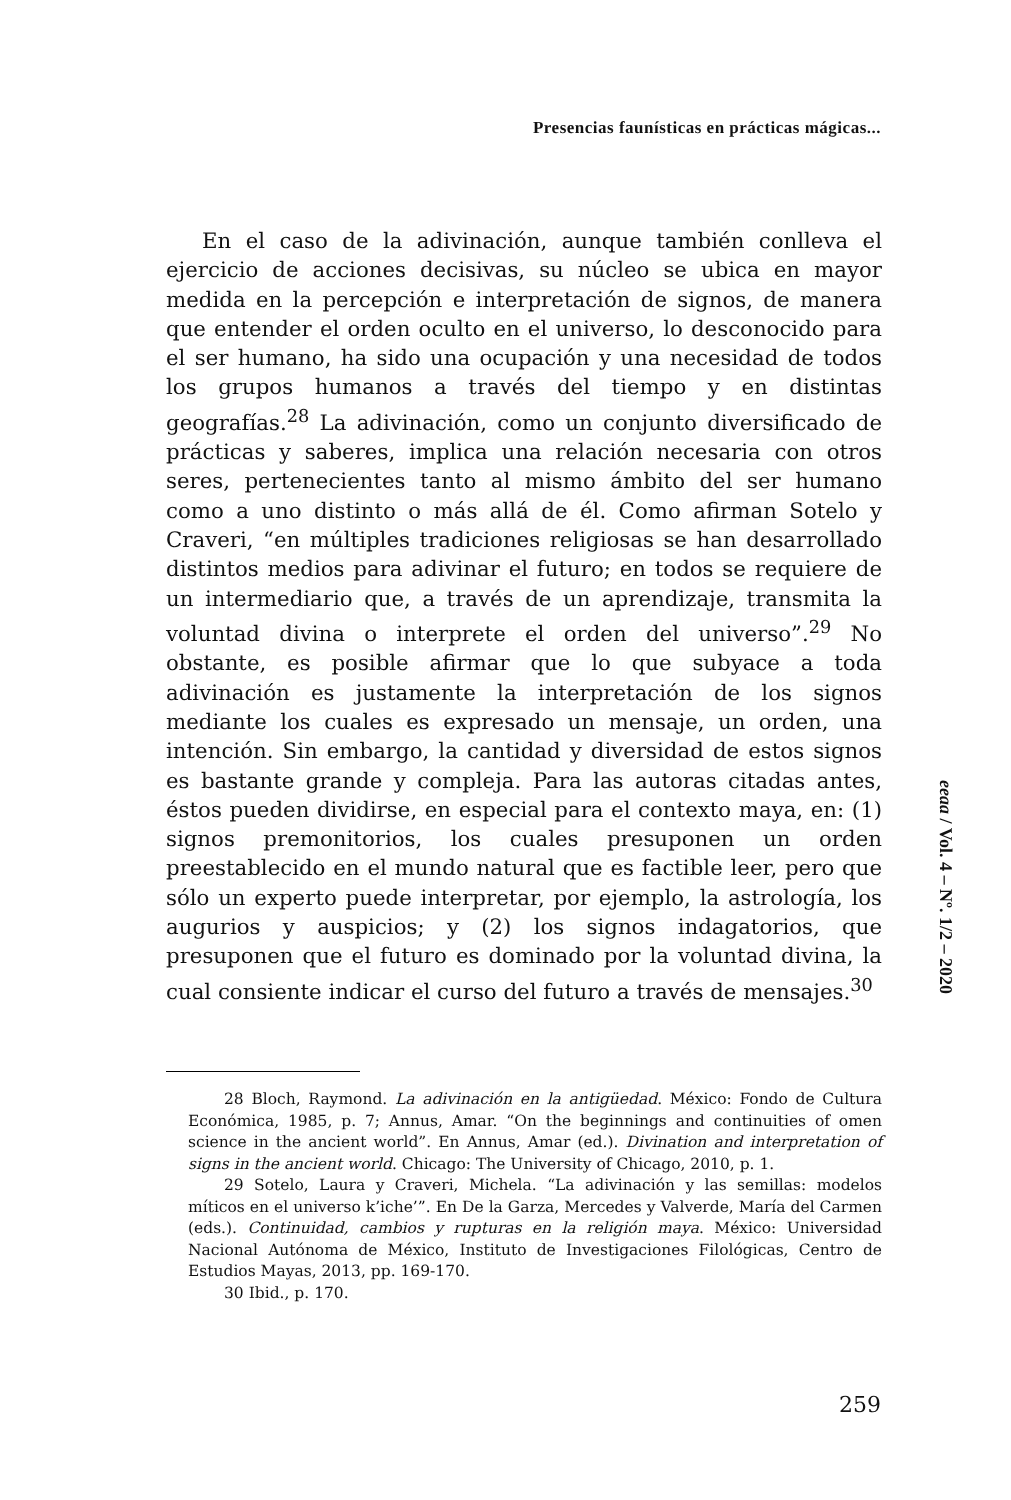Presencias faunísticas en prácticas mágicas...
En el caso de la adivinación, aunque también conlleva el ejercicio de acciones decisivas, su núcleo se ubica en mayor medida en la percepción e interpretación de signos, de manera que entender el orden oculto en el universo, lo desconocido para el ser humano, ha sido una ocupación y una necesidad de todos los grupos humanos a través del tiempo y en distintas geografías.<sup>28</sup> La adivinación, como un conjunto diversificado de prácticas y saberes, implica una relación necesaria con otros seres, pertenecientes tanto al mismo ámbito del ser humano como a uno distinto o más allá de él. Como afirman Sotelo y Craveri, “en múltiples tradiciones religiosas se han desarrollado distintos medios para adivinar el futuro; en todos se requiere de un intermediario que, a través de un aprendizaje, transmita la voluntad divina o interprete el orden del universo”.<sup>29</sup> No obstante, es posible afirmar que lo que subyace a toda adivinación es justamente la interpretación de los signos mediante los cuales es expresado un mensaje, un orden, una intención. Sin embargo, la cantidad y diversidad de estos signos es bastante grande y compleja. Para las autoras citadas antes, éstos pueden dividirse, en especial para el contexto maya, en: (1) signos premonitorios, los cuales presuponen un orden preestablecido en el mundo natural que es factible leer, pero que sólo un experto puede interpretar, por ejemplo, la astrología, los augurios y auspicios; y (2) los signos indagatorios, que presuponen que el futuro es dominado por la voluntad divina, la cual consiente indicar el curso del futuro a través de mensajes.<sup>30</sup>
28 Bloch, Raymond. La adivinación en la antigüedad. México: Fondo de Cultura Económica, 1985, p. 7; Annus, Amar. “On the beginnings and continuities of omen science in the ancient world”. En Annus, Amar (ed.). Divination and interpretation of signs in the ancient world. Chicago: The University of Chicago, 2010, p. 1.
29 Sotelo, Laura y Craveri, Michela. “La adivinación y las semillas: modelos míticos en el universo k’iche’”. En De la Garza, Mercedes y Valverde, María del Carmen (eds.). Continuidad, cambios y rupturas en la religión maya. México: Universidad Nacional Autónoma de México, Instituto de Investigaciones Filológicas, Centro de Estudios Mayas, 2013, pp. 169-170.
30 Ibid., p. 170.
eeaa / Vol. 4 – Nº. 1/2 – 2020
259